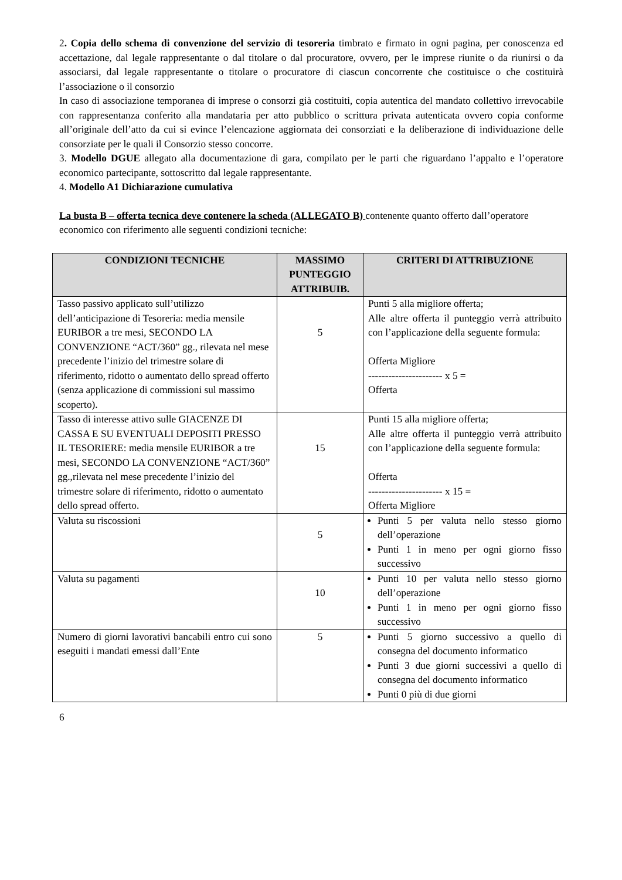2. Copia dello schema di convenzione del servizio di tesoreria timbrato e firmato in ogni pagina, per conoscenza ed accettazione, dal legale rappresentante o dal titolare o dal procuratore, ovvero, per le imprese riunite o da riunirsi o da associarsi, dal legale rappresentante o titolare o procuratore di ciascun concorrente che costituisce o che costituirà l’associazione o il consorzio
In caso di associazione temporanea di imprese o consorzi già costituiti, copia autentica del mandato collettivo irrevocabile con rappresentanza conferito alla mandataria per atto pubblico o scrittura privata autenticata ovvero copia conforme all’originale dell’atto da cui si evince l’elencazione aggiornata dei consorziati e la deliberazione di individuazione delle consorziate per le quali il Consorzio stesso concorre.
3. Modello DGUE allegato alla documentazione di gara, compilato per le parti che riguardano l’appalto e l’operatore economico partecipante, sottoscritto dal legale rappresentante.
4. Modello A1 Dichiarazione cumulativa
La busta B – offerta tecnica deve contenere la scheda (ALLEGATO B) contenente quanto offerto dall’operatore economico con riferimento alle seguenti condizioni tecniche:
| CONDIZIONI TECNICHE | MASSIMO PUNTEGGIO ATTRIBUIB. | CRITERI DI ATTRIBUZIONE |
| --- | --- | --- |
| Tasso passivo applicato sull’utilizzo dell’anticipazione di Tesoreria: media mensile EURIBOR a tre mesi, SECONDO LA CONVENZIONE “ACT/360” gg., rilevata nel mese precedente l’inizio del trimestre solare di riferimento, ridotto o aumentato dello spread offerto (senza applicazione di commissioni sul massimo scoperto). | 5 | Punti 5 alla migliore offerta; Alle altre offerta il punteggio verrà attribuito con l’applicazione della seguente formula: Offerta Migliore ---------------------- x 5 = Offerta |
| Tasso di interesse attivo sulle GIACENZE DI CASSA E SU EVENTUALI DEPOSITI PRESSO IL TESORIERE: media mensile EURIBOR a tre mesi, SECONDO LA CONVENZIONE “ACT/360” gg.,rilevata nel mese precedente l’inizio del trimestre solare di riferimento, ridotto o aumentato dello spread offerto. | 15 | Punti 15 alla migliore offerta; Alle altre offerta il punteggio verrà attribuito con l’applicazione della seguente formula: Offerta ---------------------- x 15 = Offerta Migliore |
| Valuta su riscossioni | 5 | Punti 5 per valuta nello stesso giorno dell’operazione Punti 1 in meno per ogni giorno fisso successivo |
| Valuta su pagamenti | 10 | Punti 10 per valuta nello stesso giorno dell’operazione Punti 1 in meno per ogni giorno fisso successivo |
| Numero di giorni lavorativi bancabili entro cui sono eseguiti i mandati emessi dall’Ente | 5 | Punti 5 giorno successivo a quello di consegna del documento informatico Punti 3 due giorni successivi a quello di consegna del documento informatico Punti 0 più di due giorni |
6